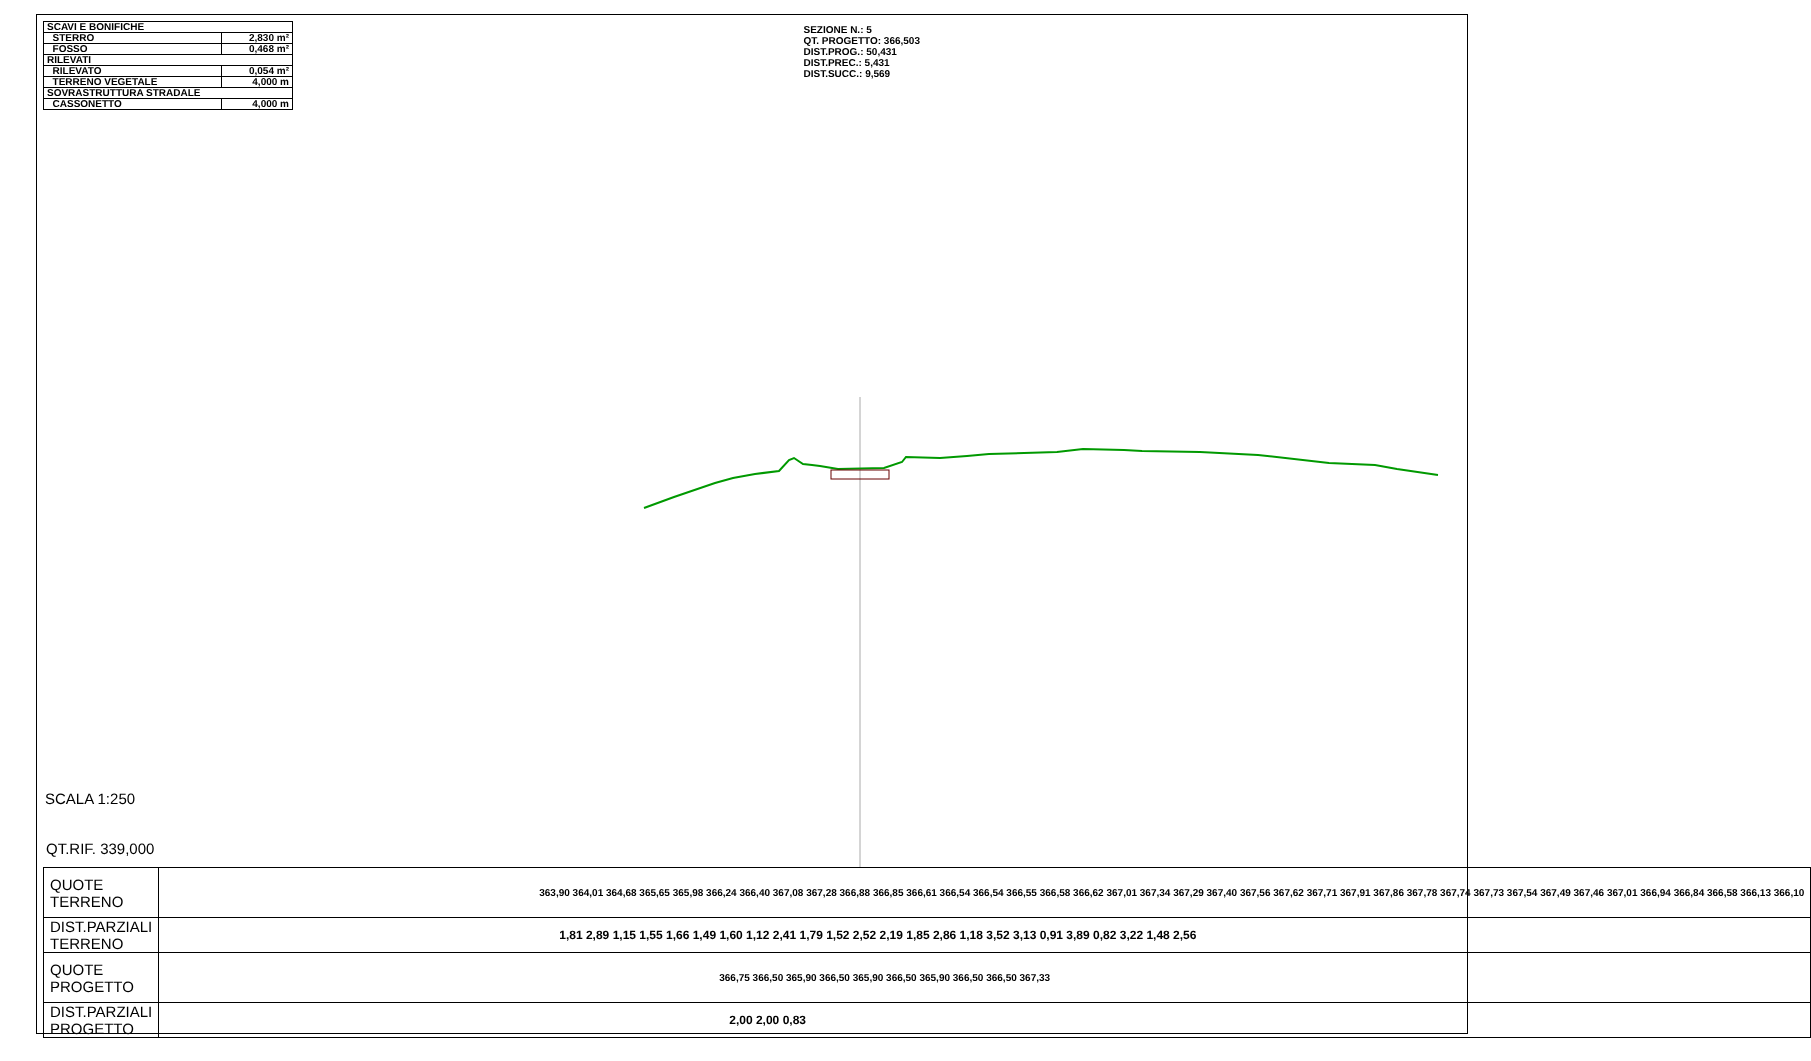| SCAVI E BONIFICHE | |
| STERRO | 2,830 m² |
| FOSSO | 0,468 m² |
| RILEVATI | |
| RILEVATO | 0,054 m² |
| TERRENO VEGETALE | 4,000 m |
| SOVRASTRUTTURA STRADALE | |
| CASSONETTO | 4,000 m |
SEZIONE N.: 5
QT. PROGETTO: 366,503
DIST.PROG.: 50,431
DIST.PREC.: 5,431
DIST.SUCC.: 9,569
SCALA 1:250
QT.RIF. 339,000
| QUOTE TERRENO | 363,90 364,01 364,68 365,65 365,98 366,24 366,40 367,08 367,28 366,88 366,85 366,61 366,54 366,54 366,55 366,58 366,62 367,01 367,34 367,29 367,40 367,56 367,62 367,71 367,91 367,86 367,78 367,74 367,73 367,54 367,49 367,46 367,01 366,94 366,84 366,58 366,13 366,10 |
| DIST.PARZIALI TERRENO | 1,81 2,89 1,15 1,55 1,66 1,49 1,60 1,12 2,41 1,79 1,52 2,52 2,19 1,85 2,86 1,18 3,52 3,13 0,91 3,89 0,82 3,22 1,48 2,56 |
| QUOTE PROGETTO | 366,75 366,50 365,90 366,50 365,90 366,50 365,90 366,50 366,50 367,33 |
| DIST.PARZIALI PROGETTO | 2,00 2,00 0,83 |